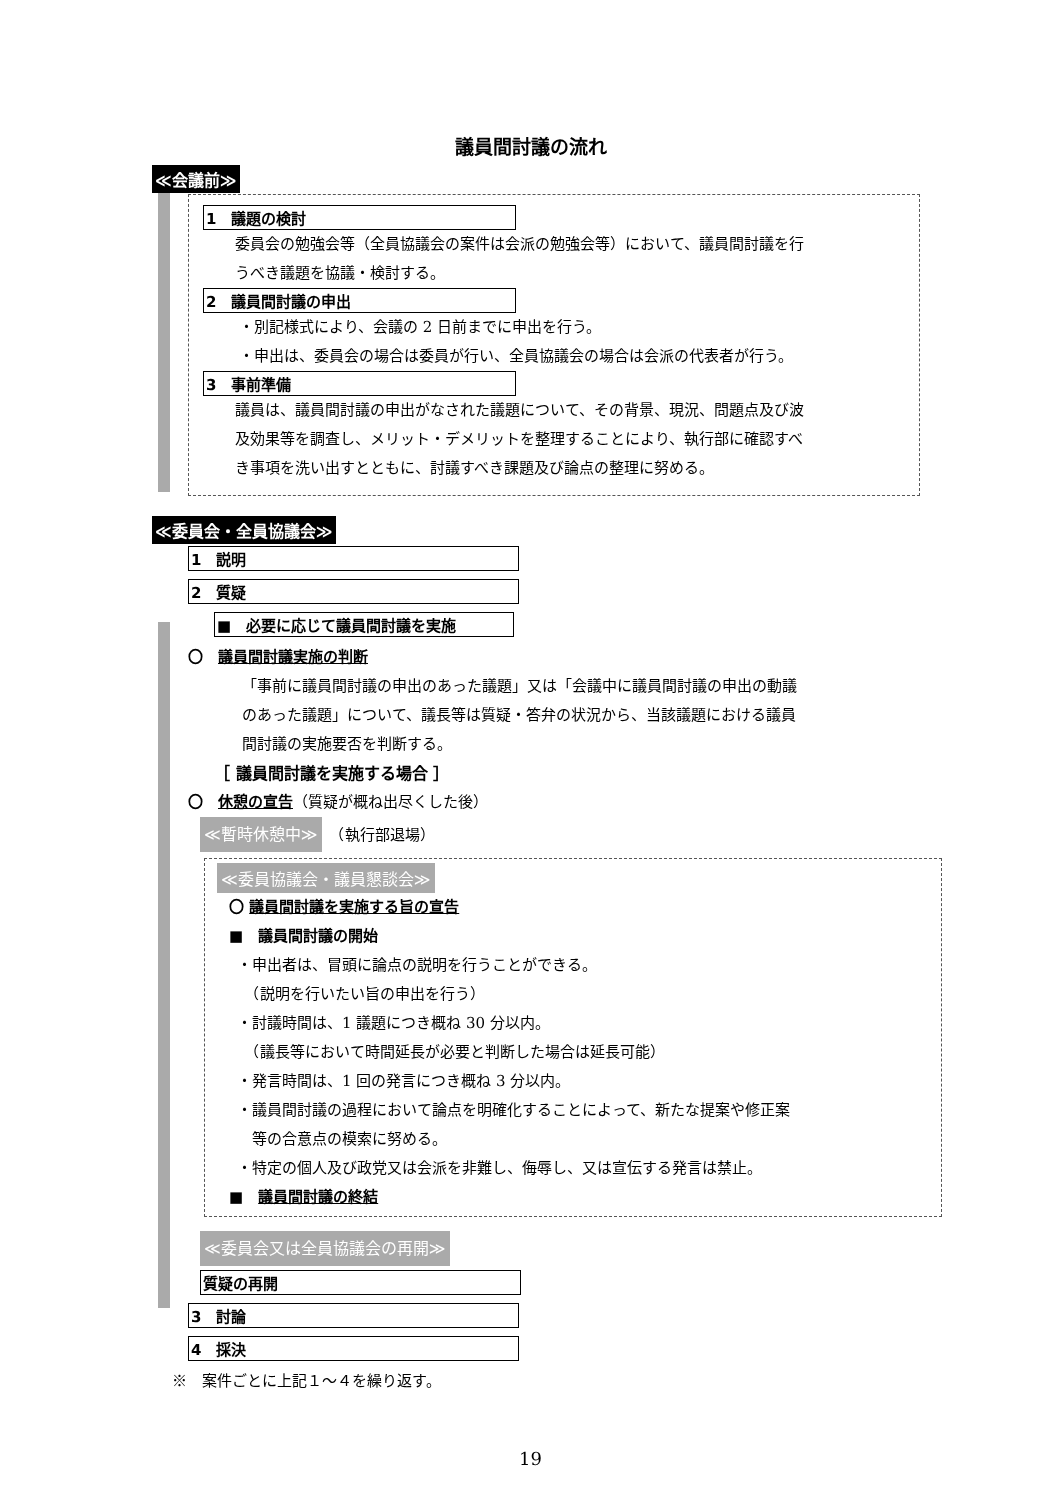議員間討議の流れ
≪会議前≫
1　議題の検討
委員会の勉強会等（全員協議会の案件は会派の勉強会等）において、議員間討議を行
うべき議題を協議・検討する。
2　議員間討議の申出
・別記様式により、会議の 2 日前までに申出を行う。
・申出は、委員会の場合は委員が行い、全員協議会の場合は会派の代表者が行う。
3　事前準備
議員は、議員間討議の申出がなされた議題について、その背景、現況、問題点及び波
及効果等を調査し、メリット・デメリットを整理することにより、執行部に確認すべ
き事項を洗い出すとともに、討議すべき課題及び論点の整理に努める。
≪委員会・全員協議会≫
1　説明
2　質疑
■　必要に応じて議員間討議を実施
〇　議員間討議実施の判断
「事前に議員間討議の申出のあった議題」又は「会議中に議員間討議の申出の動議
のあった議題」について、議長等は質疑・答弁の状況から、当該議題における議員
間討議の実施要否を判断する。
［ 議員間討議を実施する場合 ］
〇　休憩の宣告（質疑が概ね出尽くした後）
≪暫時休憩中≫　（執行部退場）
≪委員協議会・議員懇談会≫
〇 議員間討議を実施する旨の宣告
■　議員間討議の開始
・申出者は、冒頭に論点の説明を行うことができる。
　（説明を行いたい旨の申出を行う）
・討議時間は、1 議題につき概ね 30 分以内。
　（議長等において時間延長が必要と判断した場合は延長可能）
・発言時間は、1 回の発言につき概ね 3 分以内。
・議員間討議の過程において論点を明確化することによって、新たな提案や修正案
　等の合意点の模索に努める。
・特定の個人及び政党又は会派を非難し、侮辱し、又は宣伝する発言は禁止。
■　議員間討議の終結
≪委員会又は全員協議会の再開≫
質疑の再開
3　討論
4　採決
※　案件ごとに上記１～４を繰り返す。
19